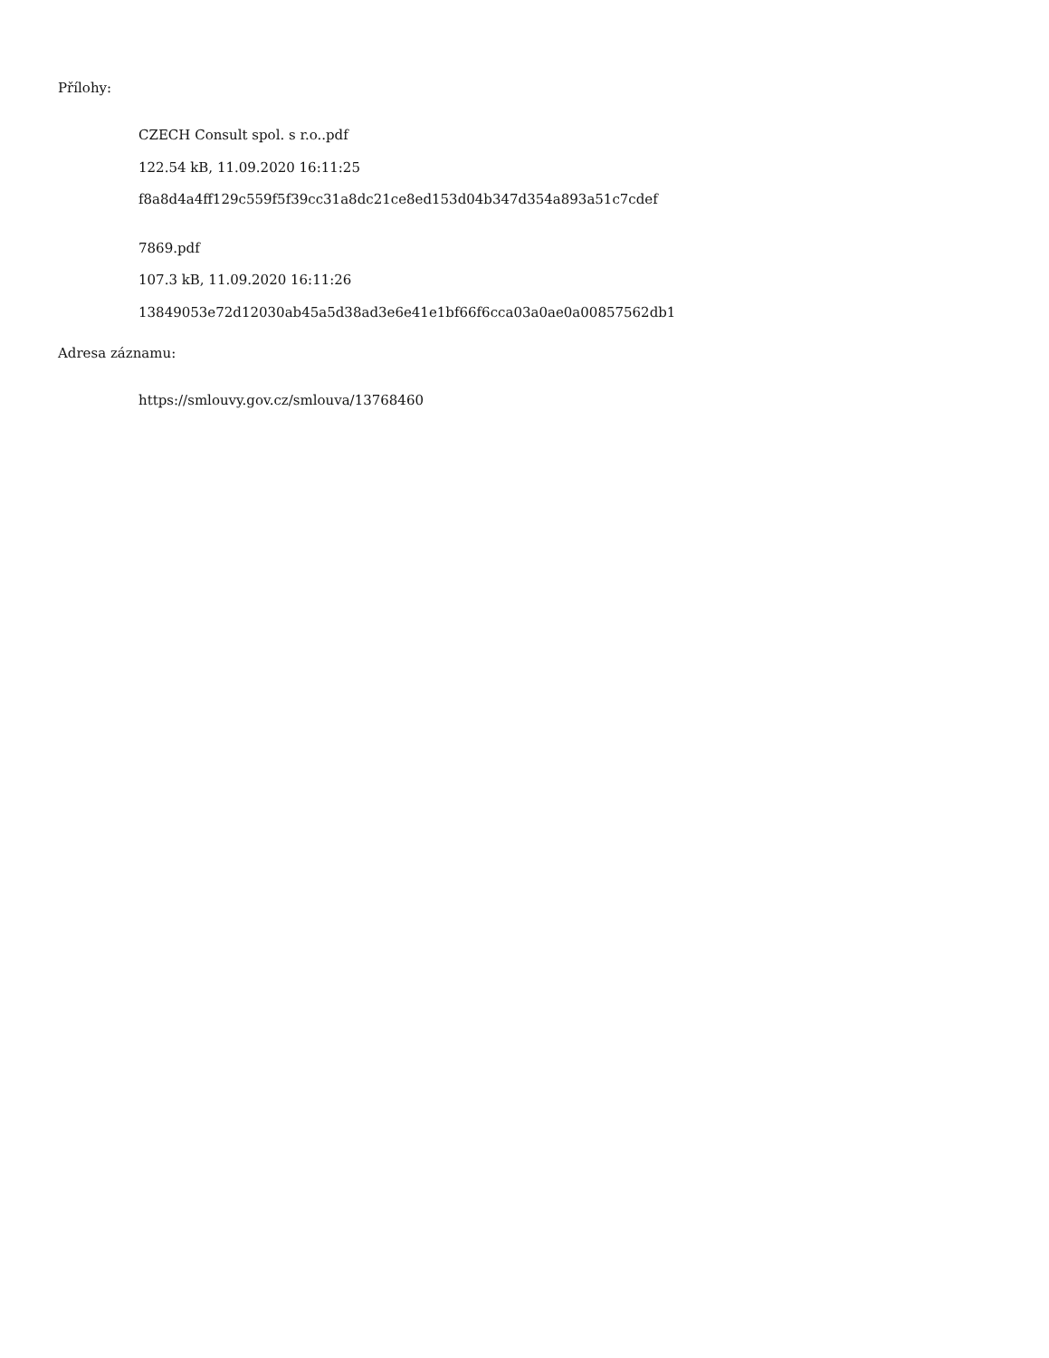Přílohy:
CZECH Consult spol. s r.o..pdf
122.54 kB, 11.09.2020 16:11:25
f8a8d4a4ff129c559f5f39cc31a8dc21ce8ed153d04b347d354a893a51c7cdef
7869.pdf
107.3 kB, 11.09.2020 16:11:26
13849053e72d12030ab45a5d38ad3e6e41e1bf66f6cca03a0ae0a00857562db1
Adresa záznamu:
https://smlouvy.gov.cz/smlouva/13768460